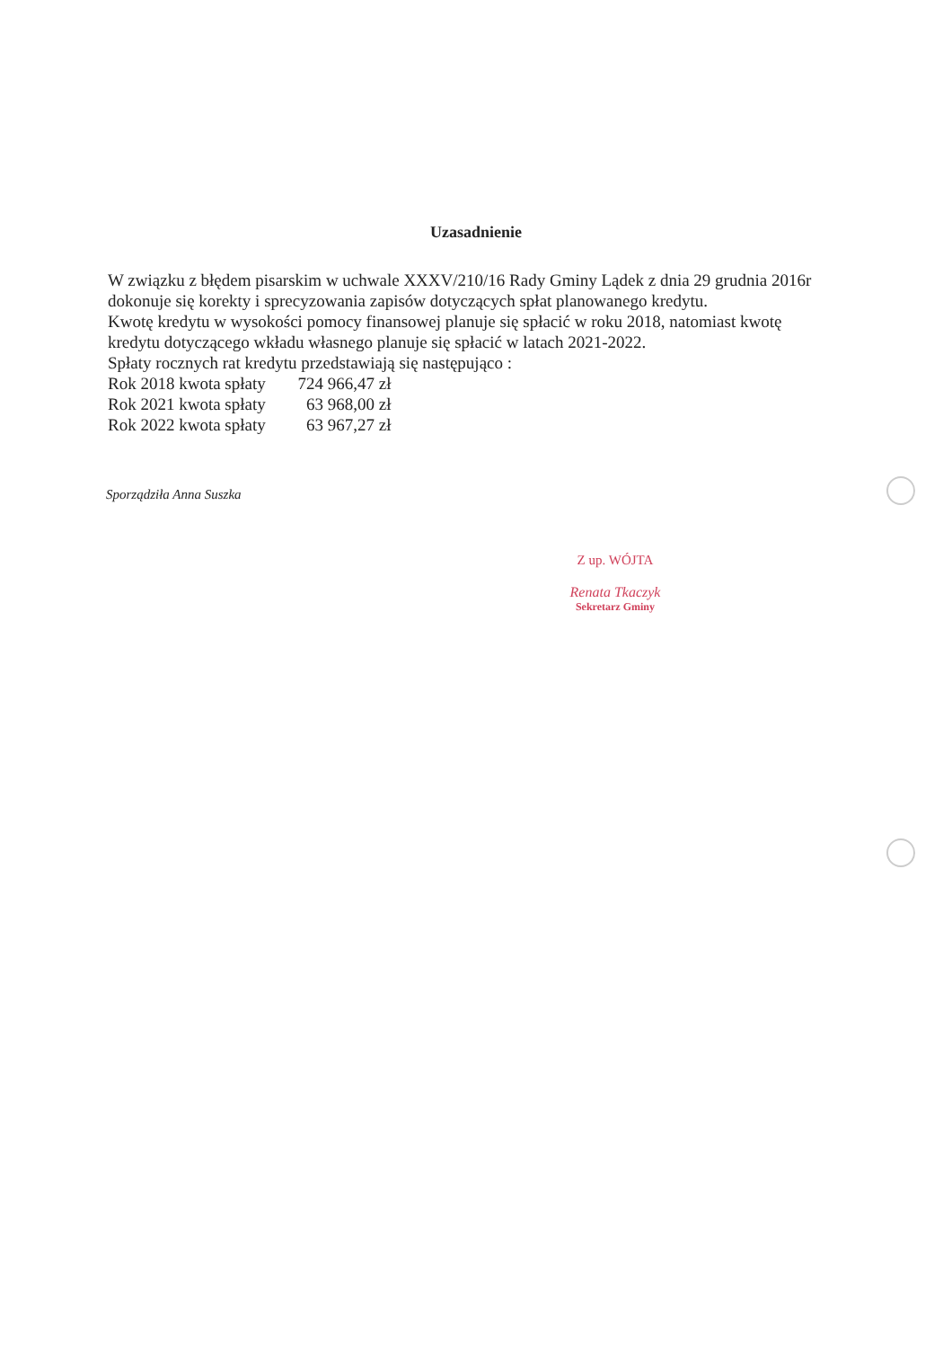Uzasadnienie
W związku z błędem pisarskim w uchwale XXXV/210/16 Rady Gminy Lądek z dnia 29 grudnia 2016r
dokonuje się korekty i sprecyzowania zapisów dotyczących spłat planowanego kredytu.
Kwotę kredytu w wysokości pomocy finansowej planuje się spłacić w roku 2018, natomiast kwotę kredytu dotyczącego wkładu własnego planuje się spłacić w latach 2021-2022.
Spłaty rocznych rat kredytu przedstawiają się następująco :
Rok 2018 kwota spłaty 724 966,47 zł
Rok 2021 kwota spłaty 63 968,00 zł
Rok 2022 kwota spłaty 63 967,27 zł
Sporządziła Anna Suszka
Z up. WÓJTA
Renata Tkaczyk
Sekretarz Gminy